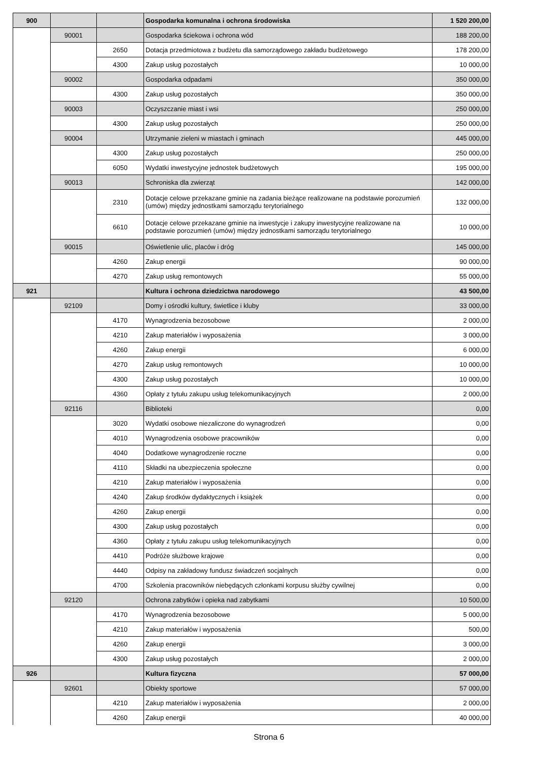| 900 | | | Gospodarka komunalna i ochrona środowiska | 1 520 200,00 |
| | 90001 | | Gospodarka ściekowa i ochrona wód | 188 200,00 |
| | | 2650 | Dotacja przedmiotowa z budżetu dla samorządowego zakładu budżetowego | 178 200,00 |
| | | 4300 | Zakup usług pozostałych | 10 000,00 |
| | 90002 | | Gospodarka odpadami | 350 000,00 |
| | | 4300 | Zakup usług pozostałych | 350 000,00 |
| | 90003 | | Oczyszczanie miast i wsi | 250 000,00 |
| | | 4300 | Zakup usług pozostałych | 250 000,00 |
| | 90004 | | Utrzymanie zieleni w miastach i gminach | 445 000,00 |
| | | 4300 | Zakup usług pozostałych | 250 000,00 |
| | | 6050 | Wydatki inwestycyjne jednostek budżetowych | 195 000,00 |
| | 90013 | | Schroniska dla zwierząt | 142 000,00 |
| | | 2310 | Dotacje celowe przekazane gminie na zadania bieżące realizowane na podstawie porozumień (umów) między jednostkami samorządu terytorialnego | 132 000,00 |
| | | 6610 | Dotacje celowe przekazane gminie na inwestycje i zakupy inwestycyjne realizowane na podstawie porozumień (umów) między jednostkami samorządu terytorialnego | 10 000,00 |
| | 90015 | | Oświetlenie ulic, placów i dróg | 145 000,00 |
| | | 4260 | Zakup energii | 90 000,00 |
| | | 4270 | Zakup usług remontowych | 55 000,00 |
| 921 | | | Kultura i ochrona dziedzictwa narodowego | 43 500,00 |
| | 92109 | | Domy i ośrodki kultury, świetlice i kluby | 33 000,00 |
| | | 4170 | Wynagrodzenia bezosobowe | 2 000,00 |
| | | 4210 | Zakup materiałów i wyposażenia | 3 000,00 |
| | | 4260 | Zakup energii | 6 000,00 |
| | | 4270 | Zakup usług remontowych | 10 000,00 |
| | | 4300 | Zakup usług pozostałych | 10 000,00 |
| | | 4360 | Opłaty z tytułu zakupu usług telekomunikacyjnych | 2 000,00 |
| | 92116 | | Biblioteki | 0,00 |
| | | 3020 | Wydatki osobowe niezaliczone do wynagrodzeń | 0,00 |
| | | 4010 | Wynagrodzenia osobowe pracowników | 0,00 |
| | | 4040 | Dodatkowe wynagrodzenie roczne | 0,00 |
| | | 4110 | Składki na ubezpieczenia społeczne | 0,00 |
| | | 4210 | Zakup materiałów i wyposażenia | 0,00 |
| | | 4240 | Zakup środków dydaktycznych i książek | 0,00 |
| | | 4260 | Zakup energii | 0,00 |
| | | 4300 | Zakup usług pozostałych | 0,00 |
| | | 4360 | Opłaty z tytułu zakupu usług telekomunikacyjnych | 0,00 |
| | | 4410 | Podróże służbowe krajowe | 0,00 |
| | | 4440 | Odpisy na zakładowy fundusz świadczeń socjalnych | 0,00 |
| | | 4700 | Szkolenia pracowników niebędących członkami korpusu służby cywilnej | 0,00 |
| | 92120 | | Ochrona zabytków i opieka nad zabytkami | 10 500,00 |
| | | 4170 | Wynagrodzenia bezosobowe | 5 000,00 |
| | | 4210 | Zakup materiałów i wyposażenia | 500,00 |
| | | 4260 | Zakup energii | 3 000,00 |
| | | 4300 | Zakup usług pozostałych | 2 000,00 |
| 926 | | | Kultura fizyczna | 57 000,00 |
| | 92601 | | Obiekty sportowe | 57 000,00 |
| | | 4210 | Zakup materiałów i wyposażenia | 2 000,00 |
| | | 4260 | Zakup energii | 40 000,00 |
Strona 6